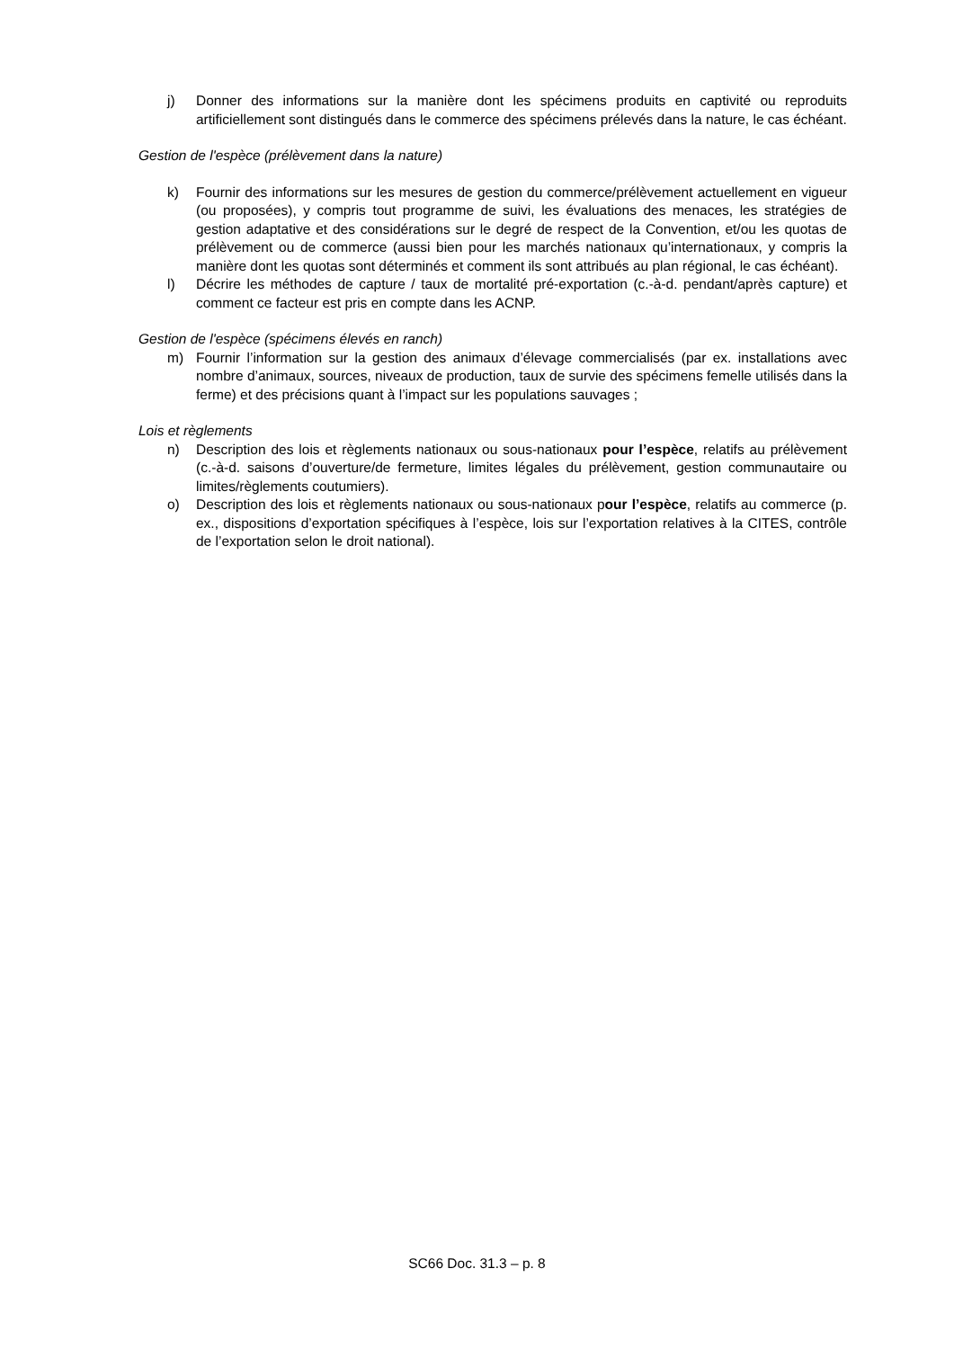j) Donner des informations sur la manière dont les spécimens produits en captivité ou reproduits artificiellement sont distingués dans le commerce des spécimens prélevés dans la nature, le cas échéant.
Gestion de l'espèce (prélèvement dans la nature)
k) Fournir des informations sur les mesures de gestion du commerce/prélèvement actuellement en vigueur (ou proposées), y compris tout programme de suivi, les évaluations des menaces, les stratégies de gestion adaptative et des considérations sur le degré de respect de la Convention, et/ou les quotas de prélèvement ou de commerce (aussi bien pour les marchés nationaux qu’internationaux, y compris la manière dont les quotas sont déterminés et comment ils sont attribués au plan régional, le cas échéant).
l) Décrire les méthodes de capture / taux de mortalité pré-exportation (c.-à-d. pendant/après capture) et comment ce facteur est pris en compte dans les ACNP.
Gestion de l'espèce (spécimens élevés en ranch)
m) Fournir l’information sur la gestion des animaux d’élevage commercialisés (par ex. installations avec nombre d’animaux, sources, niveaux de production, taux de survie des spécimens femelle utilisés dans la ferme) et des précisions quant à l’impact sur les populations sauvages ;
Lois et règlements
n) Description des lois et règlements nationaux ou sous-nationaux pour l’espèce, relatifs au prélèvement (c.-à-d. saisons d’ouverture/de fermeture, limites légales du prélèvement, gestion communautaire ou limites/règlements coutumiers).
o) Description des lois et règlements nationaux ou sous-nationaux pour l’espèce, relatifs au commerce (p. ex., dispositions d’exportation spécifiques à l’espèce, lois sur l’exportation relatives à la CITES, contrôle de l’exportation selon le droit national).
SC66 Doc. 31.3 – p. 8